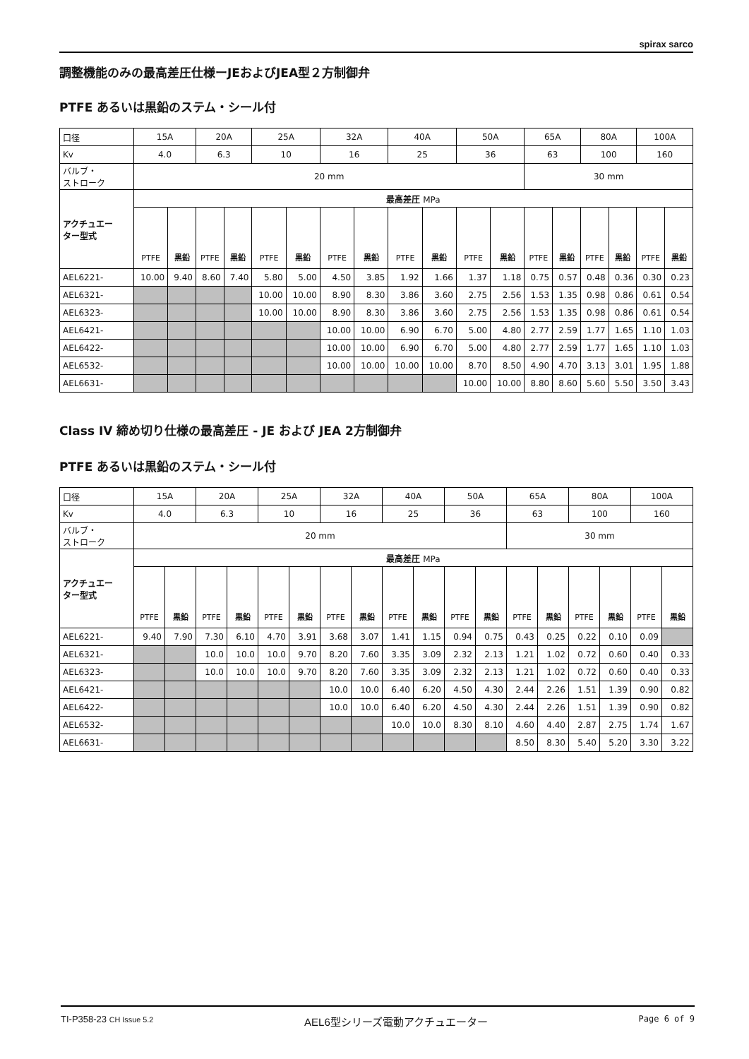spirax sarco
調整機能のみの最高差圧仕様ーJEおよびJEA型２方制御弁
PTFE あるいは黒鉛のステム・シール付
| 口径 | 15A | | 20A | | 25A | | 32A | | 40A | | 50A | | 65A | | 80A | | 100A | |
| Kv | 4.0 | | 6.3 | | 10 | | 16 | | 25 | | 36 | | 63 | | 100 | | 160 | |
| バルブ・ ストローク | 20 mm | | | | | | | | | | | | 30 mm | | | | | |
| アクチュエー ター型式 | 最高差圧 MPa | | | | | | | | | | | | | | | | | |
| | PTFE | 黒鉛 | PTFE | 黒鉛 | PTFE | 黒鉛 | PTFE | 黒鉛 | PTFE | 黒鉛 | PTFE | 黒鉛 | PTFE | 黒鉛 | PTFE | 黒鉛 | PTFE | 黒鉛 |
| AEL6221- | 10.00 | 9.40 | 8.60 | 7.40 | 5.80 | 5.00 | 4.50 | 3.85 | 1.92 | 1.66 | 1.37 | 1.18 | 0.75 | 0.57 | 0.48 | 0.36 | 0.30 | 0.23 |
| AEL6321- | | | | | 10.00 | 10.00 | 8.90 | 8.30 | 3.86 | 3.60 | 2.75 | 2.56 | 1.53 | 1.35 | 0.98 | 0.86 | 0.61 | 0.54 |
| AEL6323- | | | | | 10.00 | 10.00 | 8.90 | 8.30 | 3.86 | 3.60 | 2.75 | 2.56 | 1.53 | 1.35 | 0.98 | 0.86 | 0.61 | 0.54 |
| AEL6421- | | | | | | | 10.00 | 10.00 | 6.90 | 6.70 | 5.00 | 4.80 | 2.77 | 2.59 | 1.77 | 1.65 | 1.10 | 1.03 |
| AEL6422- | | | | | | | 10.00 | 10.00 | 6.90 | 6.70 | 5.00 | 4.80 | 2.77 | 2.59 | 1.77 | 1.65 | 1.10 | 1.03 |
| AEL6532- | | | | | | | 10.00 | 10.00 | 10.00 | 10.00 | 8.70 | 8.50 | 4.90 | 4.70 | 3.13 | 3.01 | 1.95 | 1.88 |
| AEL6631- | | | | | | | | | | | 10.00 | 10.00 | 8.80 | 8.60 | 5.60 | 5.50 | 3.50 | 3.43 |
Class IV 締め切り仕様の最高差圧 - JE および JEA 2方制御弁
PTFE あるいは黒鉛のステム・シール付
| 口径 | 15A | | 20A | | 25A | | 32A | | 40A | | 50A | | 65A | | 80A | | 100A | |
| Kv | 4.0 | | 6.3 | | 10 | | 16 | | 25 | | 36 | | 63 | | 100 | | 160 | |
| バルブ・ ストローク | 20 mm | | | | | | | | | | | | 30 mm | | | | | |
| アクチュエー ター型式 | 最高差圧 MPa | | | | | | | | | | | | | | | | | |
| | PTFE | 黒鉛 | PTFE | 黒鉛 | PTFE | 黒鉛 | PTFE | 黒鉛 | PTFE | 黒鉛 | PTFE | 黒鉛 | PTFE | 黒鉛 | PTFE | 黒鉛 | PTFE | 黒鉛 |
| AEL6221- | 9.40 | 7.90 | 7.30 | 6.10 | 4.70 | 3.91 | 3.68 | 3.07 | 1.41 | 1.15 | 0.94 | 0.75 | 0.43 | 0.25 | 0.22 | 0.10 | 0.09 | |
| AEL6321- | | | 10.0 | 10.0 | 10.0 | 9.70 | 8.20 | 7.60 | 3.35 | 3.09 | 2.32 | 2.13 | 1.21 | 1.02 | 0.72 | 0.60 | 0.40 | 0.33 |
| AEL6323- | | | 10.0 | 10.0 | 10.0 | 9.70 | 8.20 | 7.60 | 3.35 | 3.09 | 2.32 | 2.13 | 1.21 | 1.02 | 0.72 | 0.60 | 0.40 | 0.33 |
| AEL6421- | | | | | | | 10.0 | 10.0 | 6.40 | 6.20 | 4.50 | 4.30 | 2.44 | 2.26 | 1.51 | 1.39 | 0.90 | 0.82 |
| AEL6422- | | | | | | | 10.0 | 10.0 | 6.40 | 6.20 | 4.50 | 4.30 | 2.44 | 2.26 | 1.51 | 1.39 | 0.90 | 0.82 |
| AEL6532- | | | | | | | | | 10.0 | 10.0 | 8.30 | 8.10 | 4.60 | 4.40 | 2.87 | 2.75 | 1.74 | 1.67 |
| AEL6631- | | | | | | | | | | | | | 8.50 | 8.30 | 5.40 | 5.20 | 3.30 | 3.22 |
TI-P358-23 CH Issue 5.2 AEL6型シリーズ電動アクチュエーター Page 6 of 9